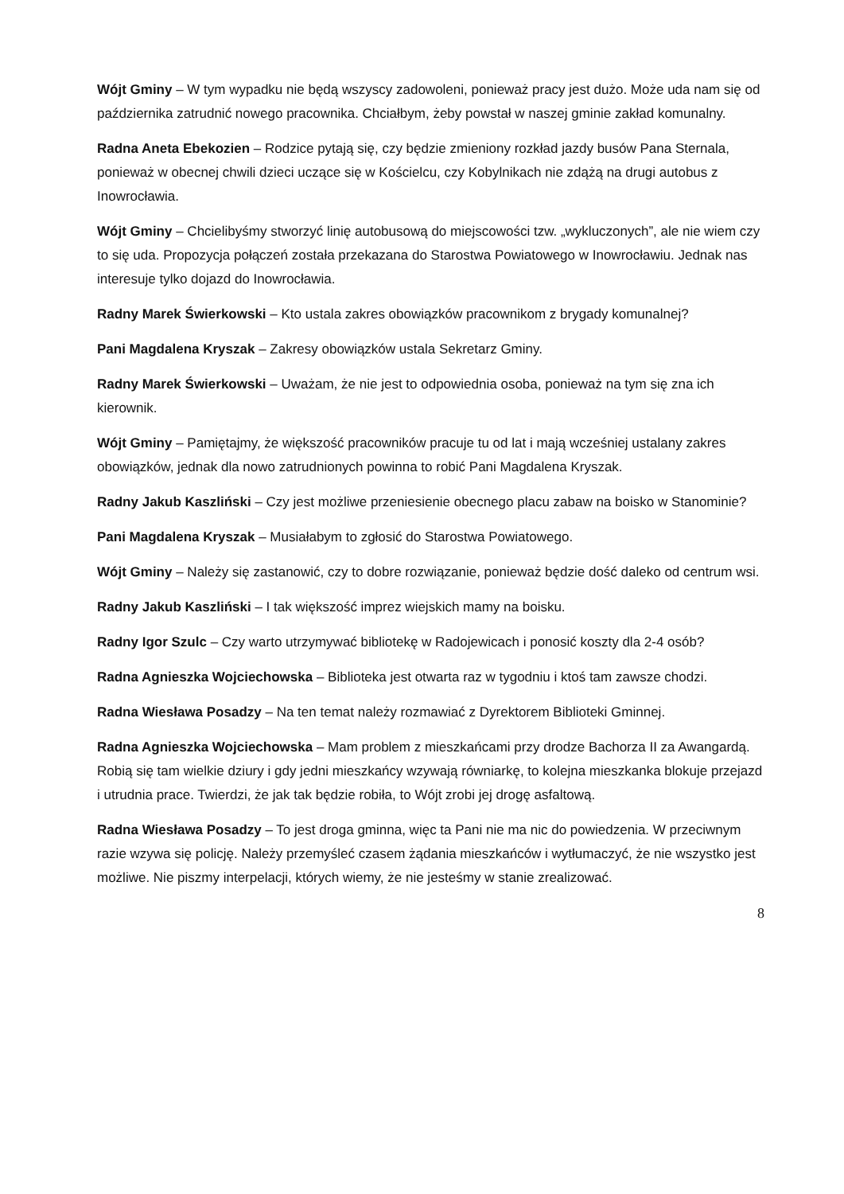Wójt Gminy – W tym wypadku nie będą wszyscy zadowoleni, ponieważ pracy jest dużo. Może uda nam się od października zatrudnić nowego pracownika. Chciałbym, żeby powstał w naszej gminie zakład komunalny.
Radna Aneta Ebekozien – Rodzice pytają się, czy będzie zmieniony rozkład jazdy busów Pana Sternala, ponieważ w obecnej chwili dzieci uczące się w Kościelcu, czy Kobylnikach nie zdążą na drugi autobus z Inowrocławia.
Wójt Gminy – Chcielibyśmy stworzyć linię autobusową do miejscowości tzw. „wykluczonych”, ale nie wiem czy to się uda. Propozycja połączeń została przekazana do Starostwa Powiatowego w Inowrocławiu. Jednak nas interesuje tylko dojazd do Inowrocławia.
Radny Marek Świerkowski – Kto ustala zakres obowiązków pracownikom z brygady komunalnej?
Pani Magdalena Kryszak – Zakresy obowiązków ustala Sekretarz Gminy.
Radny Marek Świerkowski – Uważam, że nie jest to odpowiednia osoba, ponieważ na tym się zna ich kierownik.
Wójt Gminy – Pamiętajmy, że większość pracowników pracuje tu od lat i mają wcześniej ustalany zakres obowiązków, jednak dla nowo zatrudnionych powinna to robić Pani Magdalena Kryszak.
Radny Jakub Kaszliński – Czy jest możliwe przeniesienie obecnego placu zabaw na boisko w Stanominie?
Pani Magdalena Kryszak – Musiałabym to zgłosić do Starostwa Powiatowego.
Wójt Gminy – Należy się zastanowić, czy to dobre rozwiązanie, ponieważ będzie dość daleko od centrum wsi.
Radny Jakub Kaszliński – I tak większość imprez wiejskich mamy na boisku.
Radny Igor Szulc – Czy warto utrzymywać bibliotekę w Radojewicach i ponosić koszty dla 2-4 osób?
Radna Agnieszka Wojciechowska – Biblioteka jest otwarta raz w tygodniu i ktoś tam zawsze chodzi.
Radna Wiesława Posadzy – Na ten temat należy rozmawiać z Dyrektorem Biblioteki Gminnej.
Radna Agnieszka Wojciechowska – Mam problem z mieszkańcami przy drodze Bachorza II za Awangardą. Robią się tam wielkie dziury i gdy jedni mieszkańcy wzywają równiarkę, to kolejna mieszkanka blokuje przejazd i utrudnia prace. Twierdzi, że jak tak będzie robiła, to Wójt zrobi jej drogę asfaltową.
Radna Wiesława Posadzy – To jest droga gminna, więc ta Pani nie ma nic do powiedzenia. W przeciwnym razie wzywa się policję. Należy przemyśleć czasem żądania mieszkańców i wytłumaczyć, że nie wszystko jest możliwe. Nie piszmy interpelacji, których wiemy, że nie jesteśmy w stanie zrealizować.
8